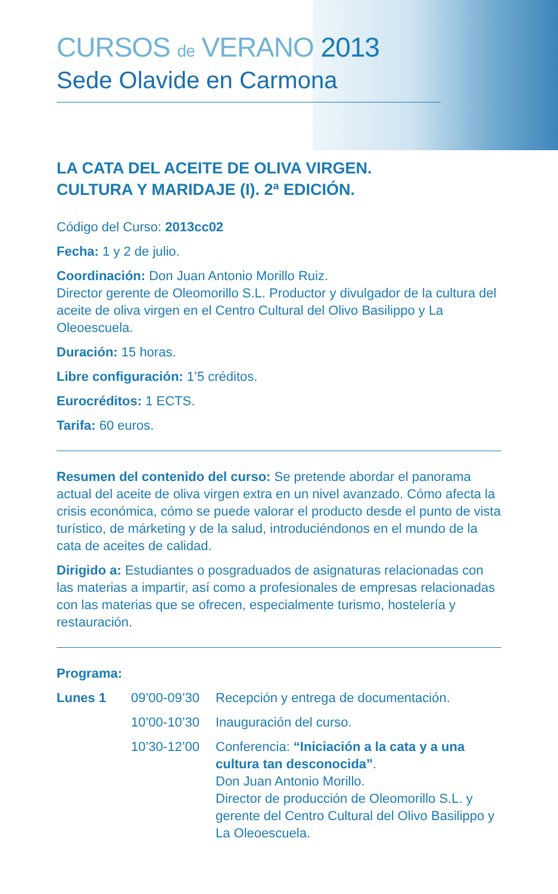CURSOS de VERANO 2013
Sede Olavide en Carmona
LA CATA DEL ACEITE DE OLIVA VIRGEN.
CULTURA Y MARIDAJE (I). 2ª EDICIÓN.
Código del Curso: 2013cc02
Fecha: 1 y 2 de julio.
Coordinación: Don Juan Antonio Morillo Ruiz.
Director gerente de Oleomorillo S.L. Productor y divulgador de la cultura del aceite de oliva virgen en el Centro Cultural del Olivo Basilippo y La Oleoescuela.
Duración: 15 horas.
Libre configuración: 1’5 créditos.
Eurocréditos: 1 ECTS.
Tarifa: 60 euros.
Resumen del contenido del curso: Se pretende abordar el panorama actual del aceite de oliva virgen extra en un nivel avanzado. Cómo afecta la crisis económica, cómo se puede valorar el producto desde el punto de vista turístico, de márketing y de la salud, introduciéndonos en el mundo de la cata de aceites de calidad.
Dirigido a: Estudiantes o posgraduados de asignaturas relacionadas con las materias a impartir, así como a profesionales de empresas relacionadas con las materias que se ofrecen, especialmente turismo, hostelería y restauración.
Programa:
| Lunes 1 | 09’00-09’30 | Recepción y entrega de documentación. |
| | 10’00-10’30 | Inauguración del curso. |
| | 10’30-12’00 | Conferencia: “Iniciación a la cata y a una cultura tan desconocida” . Don Juan Antonio Morillo. Director de producción de Oleomorillo S.L. y gerente del Centro Cultural del Olivo Basilippo y La Oleoescuela. |